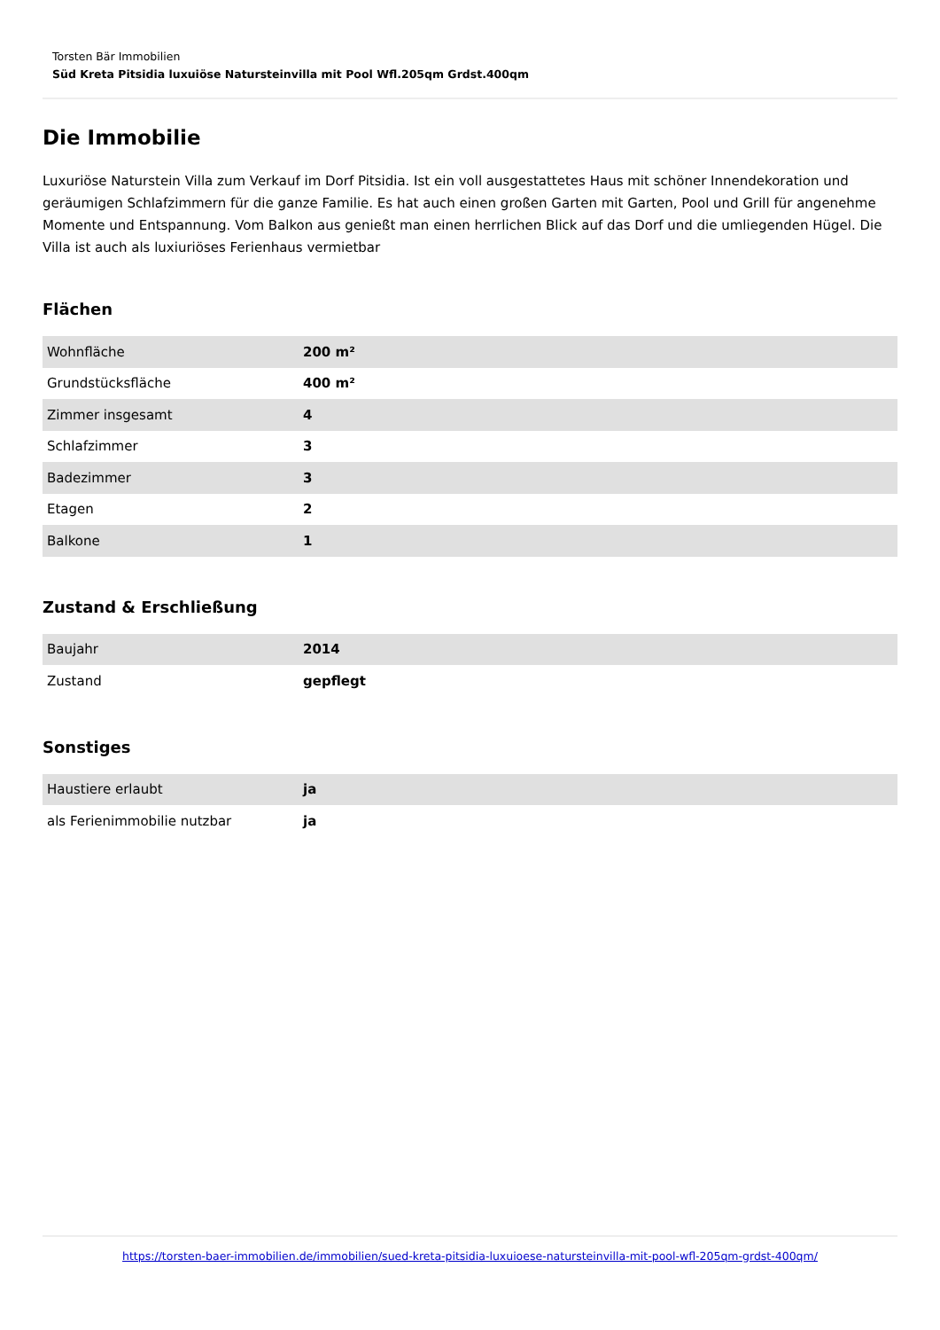Torsten Bär Immobilien
Süd Kreta Pitsidia luxuiöse Natursteinvilla mit Pool Wfl.205qm Grdst.400qm
Die Immobilie
Luxuriöse Naturstein Villa zum Verkauf im Dorf Pitsidia. Ist ein voll ausgestattetes Haus mit schöner Innendekoration und geräumigen Schlafzimmern für die ganze Familie. Es hat auch einen großen Garten mit Garten, Pool und Grill für angenehme Momente und Entspannung. Vom Balkon aus genießt man einen herrlichen Blick auf das Dorf und die umliegenden Hügel. Die Villa ist auch als luxiuriöses Ferienhaus vermietbar
Flächen
| Wohnfläche | 200 m² |
| Grundstücksfläche | 400 m² |
| Zimmer insgesamt | 4 |
| Schlafzimmer | 3 |
| Badezimmer | 3 |
| Etagen | 2 |
| Balkone | 1 |
Zustand & Erschließung
| Baujahr | 2014 |
| Zustand | gepflegt |
Sonstiges
| Haustiere erlaubt | ja |
| als Ferienimmobilie nutzbar | ja |
https://torsten-baer-immobilien.de/immobilien/sued-kreta-pitsidia-luxuioese-natursteinvilla-mit-pool-wfl-205qm-grdst-400qm/